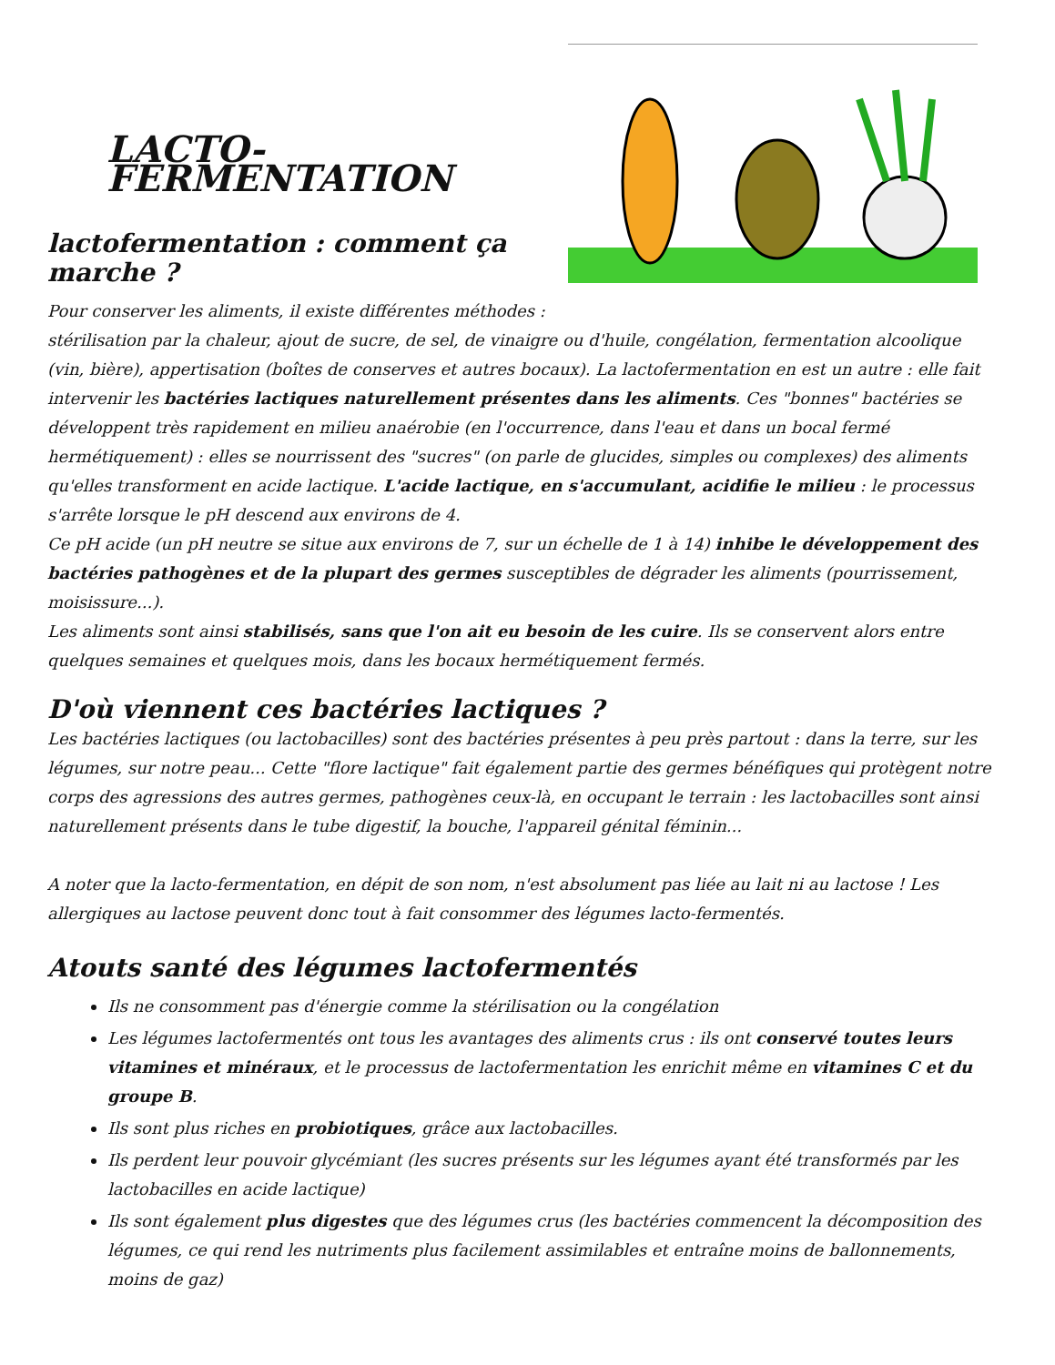LACTO-FERMENTATION
lactofermentation : comment ça marche ?
Pour conserver les aliments, il existe différentes méthodes :
stérilisation par la chaleur, ajout de sucre, de sel, de vinaigre ou d'huile, congélation, fermentation alcoolique (vin, bière), appertisation (boîtes de conserves et autres bocaux). La lactofermentation en est un autre : elle fait intervenir les bactéries lactiques naturellement présentes dans les aliments. Ces "bonnes" bactéries se développent très rapidement en milieu anaérobie (en l'occurrence, dans l'eau et dans un bocal fermé hermétiquement) : elles se nourrissent des "sucres" (on parle de glucides, simples ou complexes) des aliments qu'elles transforment en acide lactique. L'acide lactique, en s'accumulant, acidifie le milieu : le processus s'arrête lorsque le pH descend aux environs de 4.
Ce pH acide (un pH neutre se situe aux environs de 7, sur un échelle de 1 à 14) inhibe le développement des bactéries pathogènes et de la plupart des germes susceptibles de dégrader les aliments (pourrissement, moisissure...).
Les aliments sont ainsi stabilisés, sans que l'on ait eu besoin de les cuire. Ils se conservent alors entre quelques semaines et quelques mois, dans les bocaux hermétiquement fermés.
D'où viennent ces bactéries lactiques ?
Les bactéries lactiques (ou lactobacilles) sont des bactéries présentes à peu près partout : dans la terre, sur les légumes, sur notre peau... Cette "flore lactique" fait également partie des germes bénéfiques qui protègent notre corps des agressions des autres germes, pathogènes ceux-là, en occupant le terrain : les lactobacilles sont ainsi naturellement présents dans le tube digestif, la bouche, l'appareil génital féminin...
A noter que la lacto-fermentation, en dépit de son nom, n'est absolument pas liée au lait ni au lactose ! Les allergiques au lactose peuvent donc tout à fait consommer des légumes lacto-fermentés.
Atouts santé des légumes lactofermentés
Ils ne consomment pas d'énergie comme la stérilisation ou la congélation
Les légumes lactofermentés ont tous les avantages des aliments crus : ils ont conservé toutes leurs vitamines et minéraux, et le processus de lactofermentation les enrichit même en vitamines C et du groupe B.
Ils sont plus riches en probiotiques, grâce aux lactobacilles.
Ils perdent leur pouvoir glycémiant (les sucres présents sur les légumes ayant été transformés par les lactobacilles en acide lactique)
Ils sont également plus digestes que des légumes crus (les bactéries commencent la décomposition des légumes, ce qui rend les nutriments plus facilement assimilables et entraîne moins de ballonnements, moins de gaz)